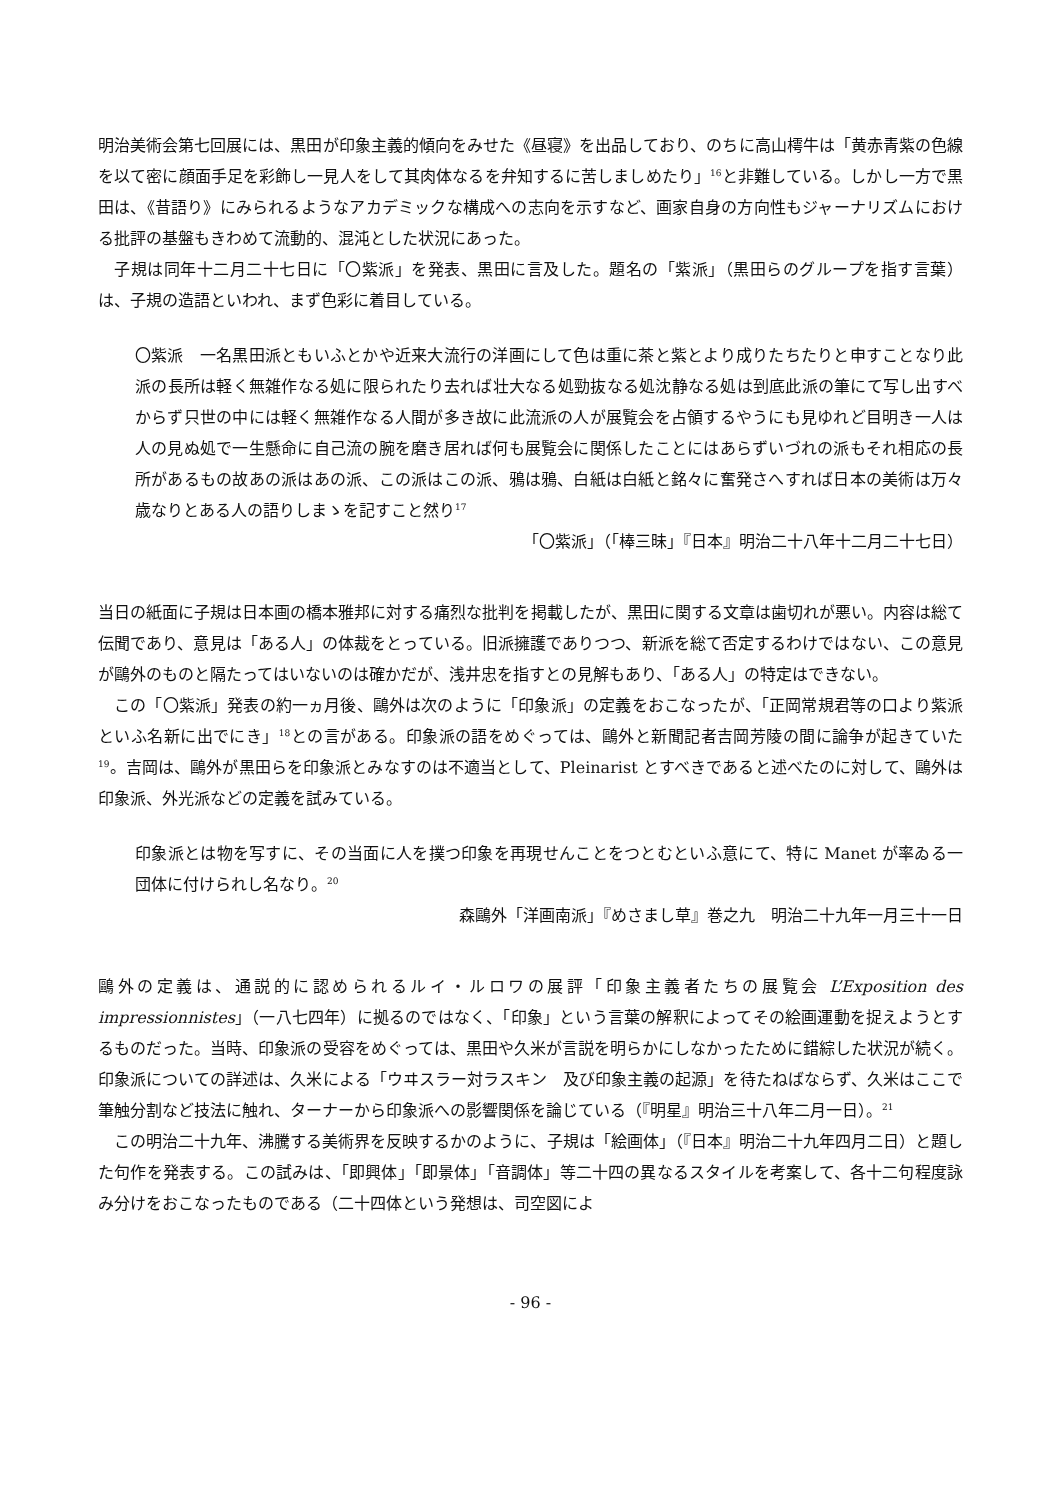明治美術会第七回展には、黒田が印象主義的傾向をみせた《昼寝》を出品しており、のちに高山樗牛は「黄赤青紫の色線を以て密に顔面手足を彩飾し一見人をして其肉体なるを弁知するに苦しましめたり」<sup>16</sup>と非難している。しかし一方で黒田は、《昔語り》にみられるようなアカデミックな構成への志向を示すなど、画家自身の方向性もジャーナリズムにおける批評の基盤もきわめて流動的、混沌とした状況にあった。
子規は同年十二月二十七日に「〇紫派」を発表、黒田に言及した。題名の「紫派」（黒田らのグループを指す言葉）は、子規の造語といわれ、まず色彩に着目している。
〇紫派　一名黒田派ともいふとかや近来大流行の洋画にして色は重に茶と紫とより成りたちたりと申すことなり此派の長所は軽く無雑作なる処に限られたり去れば壮大なる処勁抜なる処沈静なる処は到底此派の筆にて写し出すべからず只世の中には軽く無雑作なる人間が多き故に此流派の人が展覧会を占領するやうにも見ゆれど目明き一人は人の見ぬ処で一生懸命に自己流の腕を磨き居れば何も展覧会に関係したことにはあらずいづれの派もそれ相応の長所があるもの故あの派はあの派、この派はこの派、鴉は鴉、白紙は白紙と銘々に奮発さへすれば日本の美術は万々歳なりとある人の語りしまゝを記すこと然り<sup>17</sup>
「〇紫派」（「棒三昧」『日本』明治二十八年十二月二十七日）
当日の紙面に子規は日本画の橋本雅邦に対する痛烈な批判を掲載したが、黒田に関する文章は歯切れが悪い。内容は総て伝聞であり、意見は「ある人」の体裁をとっている。旧派擁護でありつつ、新派を総て否定するわけではない、この意見が鷗外のものと隔たってはいないのは確かだが、浅井忠を指すとの見解もあり、「ある人」の特定はできない。
この「〇紫派」発表の約一ヵ月後、鷗外は次のように「印象派」の定義をおこなったが、「正岡常規君等の口より紫派といふ名新に出でにき」<sup>18</sup>との言がある。印象派の語をめぐっては、鷗外と新聞記者吉岡芳陵の間に論争が起きていた<sup>19</sup>。吉岡は、鷗外が黒田らを印象派とみなすのは不適当として、Pleinarist とすべきであると述べたのに対して、鷗外は印象派、外光派などの定義を試みている。
印象派とは物を写すに、その当面に人を撲つ印象を再現せんことをつとむといふ意にて、特に Manet が率ゐる一団体に付けられし名なり。<sup>20</sup>
森鷗外「洋画南派」『めさまし草』巻之九　明治二十九年一月三十一日
鷗外の定義は、通説的に認められるルイ・ルロワの展評「印象主義者たちの展覧会 L’Exposition des impressionnistes」（一八七四年）に拠るのではなく、「印象」という言葉の解釈によってその絵画運動を捉えようとするものだった。当時、印象派の受容をめぐっては、黒田や久米が言説を明らかにしなかったために錯綜した状況が続く。印象派についての詳述は、久米による「ウヰスラー対ラスキン　及び印象主義の起源」を待たねばならず、久米はここで筆触分割など技法に触れ、ターナーから印象派への影響関係を論じている（『明星』明治三十八年二月一日）。<sup>21</sup>
この明治二十九年、沸騰する美術界を反映するかのように、子規は「絵画体」（『日本』明治二十九年四月二日）と題した句作を発表する。この試みは、「即興体」「即景体」「音調体」等二十四の異なるスタイルを考案して、各十二句程度詠み分けをおこなったものである（二十四体という発想は、司空図によ
- 96 -